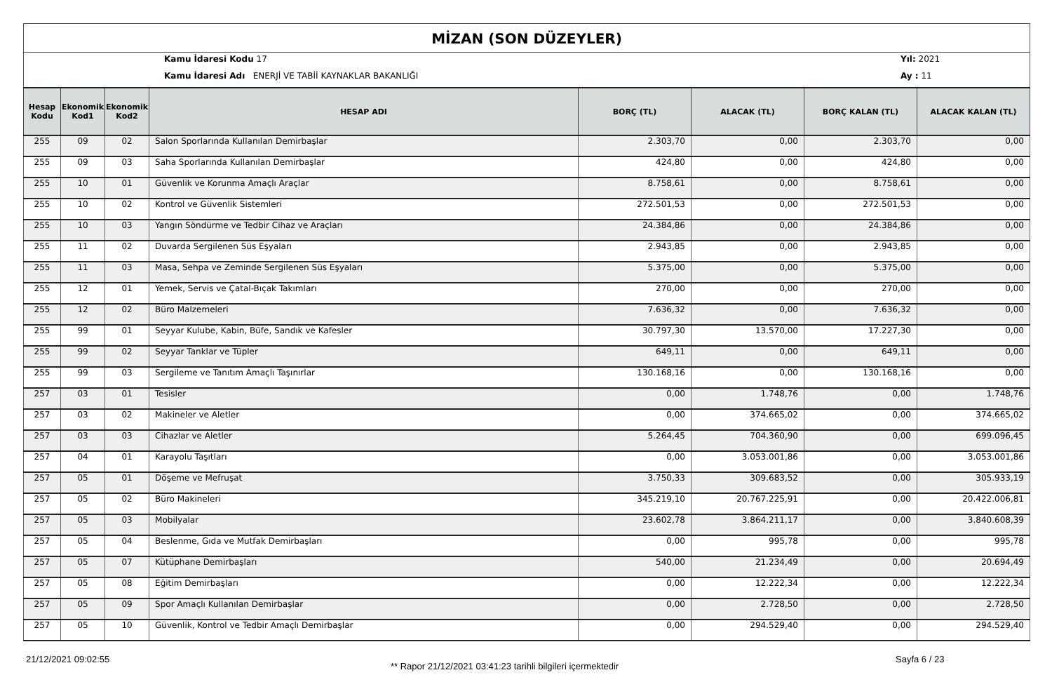MİZAN (SON DÜZEYLER)
Kamu İdaresi Kodu 17
Kamu İdaresi Adı ENERJİ VE TABİİ KAYNAKLAR BAKANLIĞI
Yıl: 2021
Ay : 11
| Hesap Kodu | Ekonomik Kod1 | Ekonomik Kod2 | HESAP ADI | BORÇ (TL) | ALACAK (TL) | BORÇ KALAN (TL) | ALACAK KALAN (TL) |
| --- | --- | --- | --- | --- | --- | --- | --- |
| 255 | 09 | 02 | Salon Sporlarında Kullanılan Demirbaşlar | 2.303,70 | 0,00 | 2.303,70 | 0,00 |
| 255 | 09 | 03 | Saha Sporlarında Kullanılan Demirbaşlar | 424,80 | 0,00 | 424,80 | 0,00 |
| 255 | 10 | 01 | Güvenlik ve Korunma Amaçlı Araçlar | 8.758,61 | 0,00 | 8.758,61 | 0,00 |
| 255 | 10 | 02 | Kontrol ve Güvenlik Sistemleri | 272.501,53 | 0,00 | 272.501,53 | 0,00 |
| 255 | 10 | 03 | Yangın Söndürme ve Tedbir Cihaz ve Araçları | 24.384,86 | 0,00 | 24.384,86 | 0,00 |
| 255 | 11 | 02 | Duvarda Sergilenen Süs Eşyaları | 2.943,85 | 0,00 | 2.943,85 | 0,00 |
| 255 | 11 | 03 | Masa, Sehpa ve Zeminde Sergilenen Süs Eşyaları | 5.375,00 | 0,00 | 5.375,00 | 0,00 |
| 255 | 12 | 01 | Yemek, Servis ve Çatal-Bıçak Takımları | 270,00 | 0,00 | 270,00 | 0,00 |
| 255 | 12 | 02 | Büro Malzemeleri | 7.636,32 | 0,00 | 7.636,32 | 0,00 |
| 255 | 99 | 01 | Seyyar Kulube, Kabin, Büfe, Sandık ve Kafesler | 30.797,30 | 13.570,00 | 17.227,30 | 0,00 |
| 255 | 99 | 02 | Seyyar Tanklar ve Tüpler | 649,11 | 0,00 | 649,11 | 0,00 |
| 255 | 99 | 03 | Sergileme ve Tanıtım Amaçlı Taşınırlar | 130.168,16 | 0,00 | 130.168,16 | 0,00 |
| 257 | 03 | 01 | Tesisler | 0,00 | 1.748,76 | 0,00 | 1.748,76 |
| 257 | 03 | 02 | Makineler ve Aletler | 0,00 | 374.665,02 | 0,00 | 374.665,02 |
| 257 | 03 | 03 | Cihazlar ve Aletler | 5.264,45 | 704.360,90 | 0,00 | 699.096,45 |
| 257 | 04 | 01 | Karayolu Taşıtları | 0,00 | 3.053.001,86 | 0,00 | 3.053.001,86 |
| 257 | 05 | 01 | Döşeme ve Mefruşat | 3.750,33 | 309.683,52 | 0,00 | 305.933,19 |
| 257 | 05 | 02 | Büro Makineleri | 345.219,10 | 20.767.225,91 | 0,00 | 20.422.006,81 |
| 257 | 05 | 03 | Mobilyalar | 23.602,78 | 3.864.211,17 | 0,00 | 3.840.608,39 |
| 257 | 05 | 04 | Beslenme, Gıda ve Mutfak Demirbaşları | 0,00 | 995,78 | 0,00 | 995,78 |
| 257 | 05 | 07 | Kütüphane Demirbaşları | 540,00 | 21.234,49 | 0,00 | 20.694,49 |
| 257 | 05 | 08 | Eğitim Demirbaşları | 0,00 | 12.222,34 | 0,00 | 12.222,34 |
| 257 | 05 | 09 | Spor Amaçlı Kullanılan Demirbaşlar | 0,00 | 2.728,50 | 0,00 | 2.728,50 |
| 257 | 05 | 10 | Güvenlik, Kontrol ve Tedbir Amaçlı Demirbaşlar | 0,00 | 294.529,40 | 0,00 | 294.529,40 |
21/12/2021 09:02:55
** Rapor 21/12/2021 03:41:23 tarihli bilgileri içermektedir
Sayfa 6 / 23